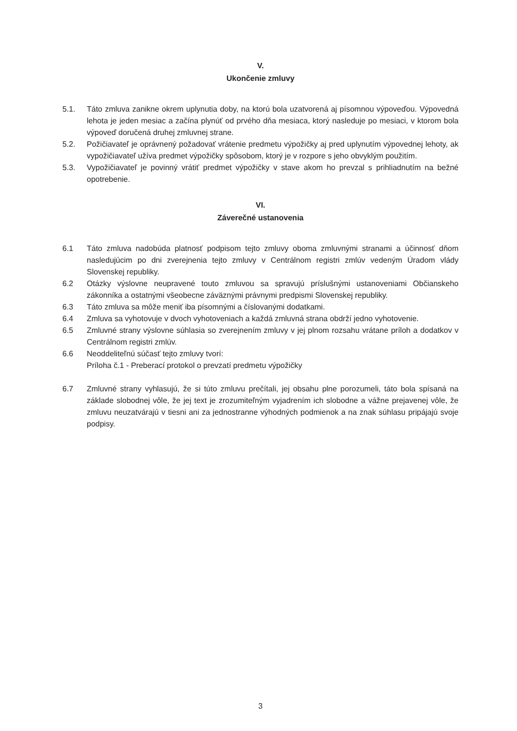V.
Ukončenie zmluvy
5.1. Táto zmluva zanikne okrem uplynutia doby, na ktorú bola uzatvorená aj písomnou výpoveďou. Výpovedná lehota je jeden mesiac a začína plynúť od prvého dňa mesiaca, ktorý nasleduje po mesiaci, v ktorom bola výpoveď doručená druhej zmluvnej strane.
5.2. Požičiavateľ je oprávnený požadovať vrátenie predmetu výpožičky aj pred uplynutím výpovednej lehoty, ak vypožičiavateľ užíva predmet výpožičky spôsobom, ktorý je v rozpore s jeho obvyklým použitím.
5.3. Vypožičiavateľ je povinný vrátiť predmet výpožičky v stave akom ho prevzal s prihliadnutím na bežné opotrebenie.
VI.
Záverečné ustanovenia
6.1 Táto zmluva nadobúda platnosť podpisom tejto zmluvy oboma zmluvnými stranami a účinnosť dňom nasledujúcim po dni zverejnenia tejto zmluvy v Centrálnom registri zmlúv vedeným Úradom vlády Slovenskej republiky.
6.2 Otázky výslovne neupravené touto zmluvou sa spravujú príslušnými ustanoveniami Občianskeho zákonníka a ostatnými všeobecne záväznými právnymi predpismi Slovenskej republiky.
6.3 Táto zmluva sa môže meniť iba písomnými a číslovanými dodatkami.
6.4 Zmluva sa vyhotovuje v dvoch vyhotoveniach a každá zmluvná strana obdrží jedno vyhotovenie.
6.5 Zmluvné strany výslovne súhlasia so zverejnením zmluvy v jej plnom rozsahu vrátane príloh a dodatkov v Centrálnom registri zmlúv.
6.6 Neoddeliteľnú súčasť tejto zmluvy tvorí:
Príloha č.1 - Preberací protokol o prevzatí predmetu výpožičky
6.7 Zmluvné strany vyhlasujú, že si túto zmluvu prečítali, jej obsahu plne porozumeli, táto bola spísaná na základe slobodnej vôle, že jej text je zrozumiteľným vyjadrením ich slobodne a vážne prejavenej vôle, že zmluvu neuzatvárajú v tiesni ani za jednostranne výhodných podmienok a na znak súhlasu pripájajú svoje podpisy.
3